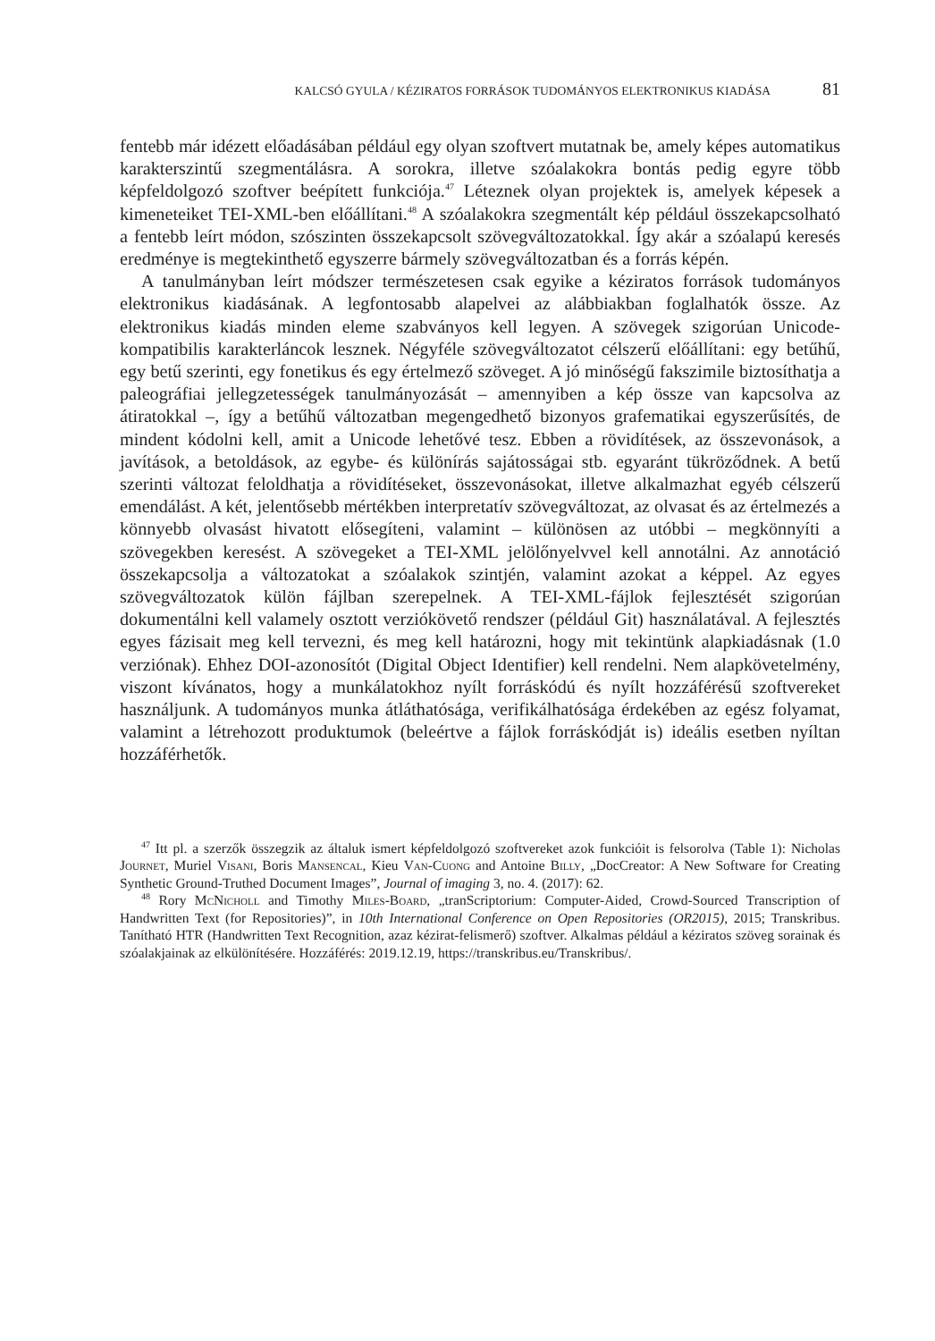KALCSÓ GYULA / KÉZIRATOS FORRÁSOK TUDOMÁNYOS ELEKTRONIKUS KIADÁSA 81
fentebb már idézett előadásában például egy olyan szoftvert mutatnak be, amely képes automatikus karakterszintű szegmentálásra. A sorokra, illetve szóalakokra bontás pedig egyre több képfeldolgozó szoftver beépített funkciója.<sup>47</sup> Léteznek olyan projektek is, amelyek képesek a kimeneteiket TEI-XML-ben előállítani.<sup>48</sup> A szóalakokra szegmentált kép például összekapcsolható a fentebb leírt módon, szószinten összekapcsolt szövegváltozatokkal. Így akár a szóalapú keresés eredménye is megtekinthető egyszerre bármely szövegváltozatban és a forrás képén.
A tanulmányban leírt módszer természetesen csak egyike a kéziratos források tudományos elektronikus kiadásának. A legfontosabb alapelvei az alábbiakban foglalhatók össze. Az elektronikus kiadás minden eleme szabványos kell legyen. A szövegek szigorúan Unicode-kompatibilis karakterláncok lesznek. Négyféle szövegváltozatot célszerű előállítani: egy betűhű, egy betű szerinti, egy fonetikus és egy értelmező szöveget. A jó minőségű fakszimile biztosíthatja a paleográfiai jellegzetességek tanulmányozását – amennyiben a kép össze van kapcsolva az átiratokkal –, így a betűhű változatban megengedhető bizonyos grafematikai egyszerűsítés, de mindent kódolni kell, amit a Unicode lehetővé tesz. Ebben a rövidítések, az összevonások, a javítások, a betoldások, az egybe- és különírás sajátosságai stb. egyaránt tükröződnek. A betű szerinti változat feloldhatja a rövidítéseket, összevonásokat, illetve alkalmazhat egyéb célszerű emendálást. A két, jelentősebb mértékben interpretatív szövegváltozat, az olvasat és az értelmezés a könnyebb olvasást hivatott elősegíteni, valamint – különösen az utóbbi – megkönnyíti a szövegekben keresést. A szövegeket a TEI-XML jelölőnyelvvel kell annotálni. Az annotáció összekapcsolja a változatokat a szóalakok szintjén, valamint azokat a képpel. Az egyes szövegváltozatok külön fájlban szerepelnek. A TEI-XML-fájlok fejlesztését szigorúan dokumentálni kell valamely osztott verziókövető rendszer (például Git) használatával. A fejlesztés egyes fázisait meg kell tervezni, és meg kell határozni, hogy mit tekintünk alapkiadásnak (1.0 verziónak). Ehhez DOI-azonosítót (Digital Object Identifier) kell rendelni. Nem alapkövetelmény, viszont kívánatos, hogy a munkálatokhoz nyílt forráskódú és nyílt hozzáférésű szoftvereket használjunk. A tudományos munka átláthatósága, verifikálhatósága érdekében az egész folyamat, valamint a létrehozott produktumok (beleértve a fájlok forráskódját is) ideális esetben nyíltan hozzáférhetők.
<sup>47</sup> Itt pl. a szerzők összegzik az általuk ismert képfeldolgozó szoftvereket azok funkcióit is felsorolva (Table 1): Nicholas Journet, Muriel Visani, Boris Mansencal, Kieu Van-Cuong and Antoine Billy, „DocCreator: A New Software for Creating Synthetic Ground-Truthed Document Images”, Journal of imaging 3, no. 4. (2017): 62.
<sup>48</sup> Rory McNicholl and Timothy Miles-Board, „tranScriptorium: Computer-Aided, Crowd-Sourced Transcription of Handwritten Text (for Repositories)”, in 10th International Conference on Open Repositories (OR2015), 2015; Transkribus. Tanítható HTR (Handwritten Text Recognition, azaz kézirat-felismerő) szoftver. Alkalmas például a kéziratos szöveg sorainak és szóalakjainak az elkülönítésére. Hozzáférés: 2019.12.19, https://transkribus.eu/Transkribus/.